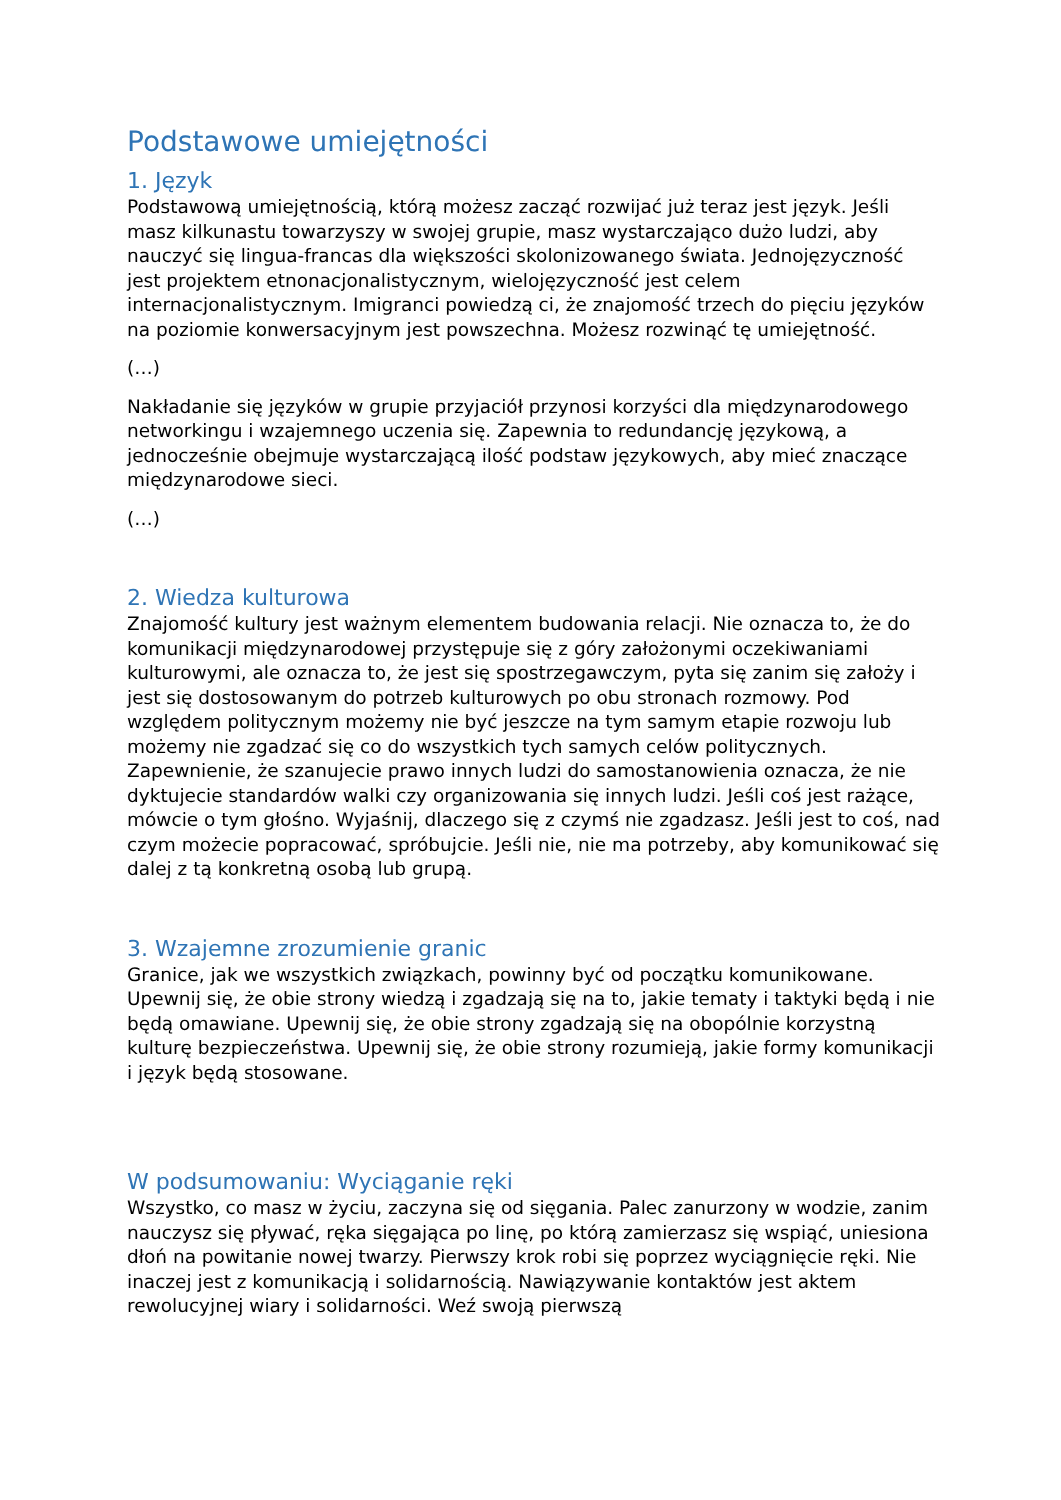Podstawowe umiejętności
1. Język
Podstawową umiejętnością, którą możesz zacząć rozwijać już teraz jest język. Jeśli masz kilkunastu towarzyszy w swojej grupie, masz wystarczająco dużo ludzi, aby nauczyć się lingua-francas dla większości skolonizowanego świata. Jednojęzyczność jest projektem etnonacjonalistycznym, wielojęzyczność jest celem internacjonalistycznym. Imigranci powiedzą ci, że znajomość trzech do pięciu języków na poziomie konwersacyjnym jest powszechna. Możesz rozwinąć tę umiejętność.
(…)
Nakładanie się języków w grupie przyjaciół przynosi korzyści dla międzynarodowego networkingu i wzajemnego uczenia się. Zapewnia to redundancję językową, a jednocześnie obejmuje wystarczającą ilość podstaw językowych, aby mieć znaczące międzynarodowe sieci.
(…)
2. Wiedza kulturowa
Znajomość kultury jest ważnym elementem budowania relacji. Nie oznacza to, że do komunikacji międzynarodowej przystępuje się z góry założonymi oczekiwaniami kulturowymi, ale oznacza to, że jest się spostrzegawczym, pyta się zanim się założy i jest się dostosowanym do potrzeb kulturowych po obu stronach rozmowy. Pod względem politycznym możemy nie być jeszcze na tym samym etapie rozwoju lub możemy nie zgadzać się co do wszystkich tych samych celów politycznych. Zapewnienie, że szanujecie prawo innych ludzi do samostanowienia oznacza, że nie dyktujecie standardów walki czy organizowania się innych ludzi. Jeśli coś jest rażące, mówcie o tym głośno. Wyjaśnij, dlaczego się z czymś nie zgadzasz. Jeśli jest to coś, nad czym możecie popracować, spróbujcie. Jeśli nie, nie ma potrzeby, aby komunikować się dalej z tą konkretną osobą lub grupą.
3. Wzajemne zrozumienie granic
Granice, jak we wszystkich związkach, powinny być od początku komunikowane. Upewnij się, że obie strony wiedzą i zgadzają się na to, jakie tematy i taktyki będą i nie będą omawiane. Upewnij się, że obie strony zgadzają się na obopólnie korzystną kulturę bezpieczeństwa. Upewnij się, że obie strony rozumieją, jakie formy komunikacji i język będą stosowane.
W podsumowaniu: Wyciąganie ręki
Wszystko, co masz w życiu, zaczyna się od sięgania. Palec zanurzony w wodzie, zanim nauczysz się pływać, ręka sięgająca po linę, po którą zamierzasz się wspiąć, uniesiona dłoń na powitanie nowej twarzy. Pierwszy krok robi się poprzez wyciągnięcie ręki. Nie inaczej jest z komunikacją i solidarnością. Nawiązywanie kontaktów jest aktem rewolucyjnej wiary i solidarności. Weź swoją pierwszą